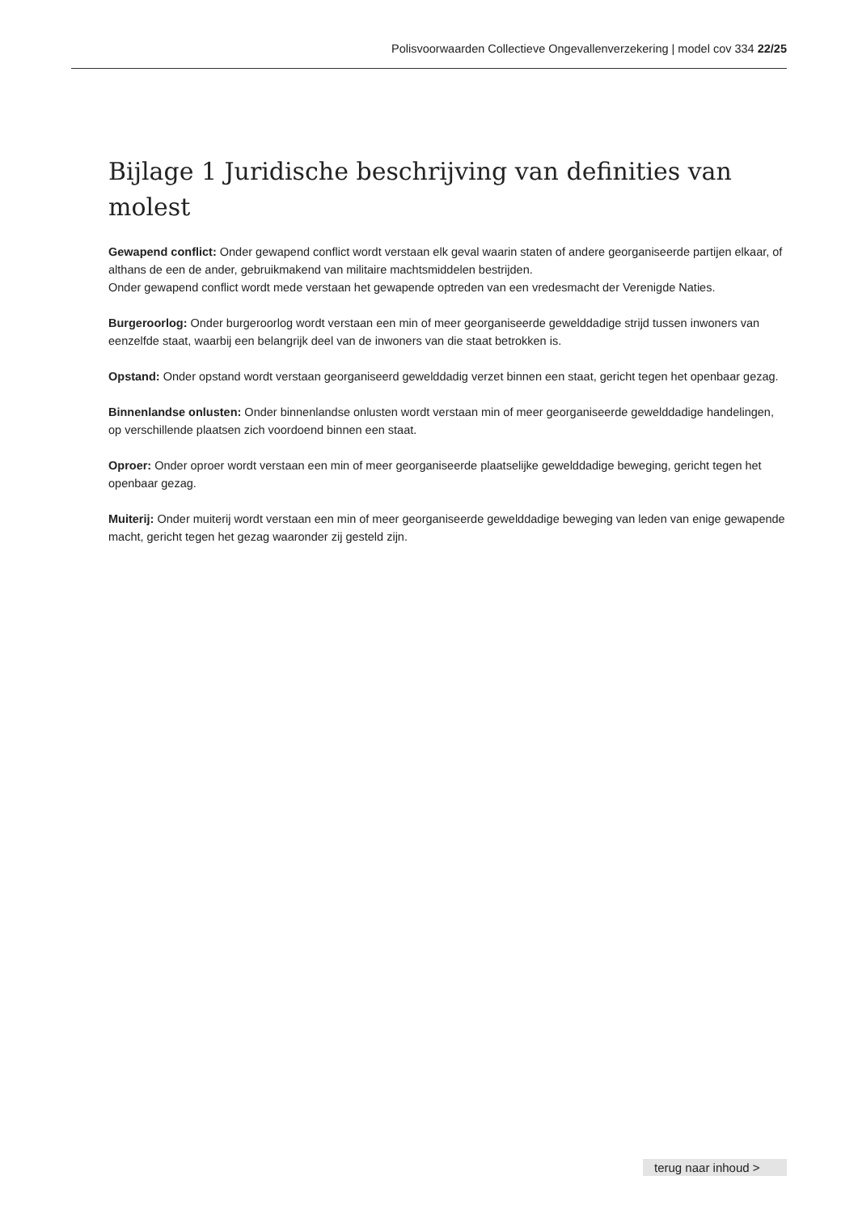Polisvoorwaarden Collectieve Ongevallenverzekering | model cov 334 22/25
Bijlage 1 Juridische beschrijving van definities van molest
Gewapend conflict: Onder gewapend conflict wordt verstaan elk geval waarin staten of andere georganiseerde partijen elkaar, of althans de een de ander, gebruikmakend van militaire machtsmiddelen bestrijden.
Onder gewapend conflict wordt mede verstaan het gewapende optreden van een vredesmacht der Verenigde Naties.
Burgeroorlog: Onder burgeroorlog wordt verstaan een min of meer georganiseerde gewelddadige strijd tussen inwoners van eenzelfde staat, waarbij een belangrijk deel van de inwoners van die staat betrokken is.
Opstand: Onder opstand wordt verstaan georganiseerd gewelddadig verzet binnen een staat, gericht tegen het openbaar gezag.
Binnenlandse onlusten: Onder binnenlandse onlusten wordt verstaan min of meer georganiseerde gewelddadige handelingen, op verschillende plaatsen zich voordoend binnen een staat.
Oproer: Onder oproer wordt verstaan een min of meer georganiseerde plaatselijke gewelddadige beweging, gericht tegen het openbaar gezag.
Muiterij: Onder muiterij wordt verstaan een min of meer georganiseerde gewelddadige beweging van leden van enige gewapende macht, gericht tegen het gezag waaronder zij gesteld zijn.
terug naar inhoud >